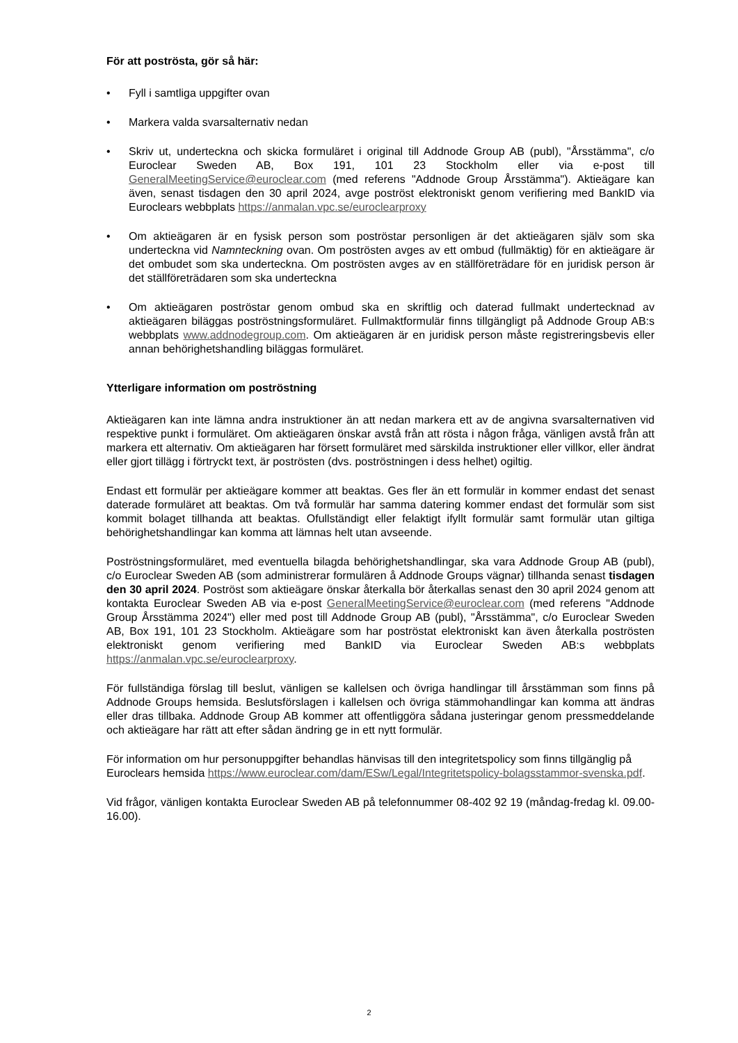För att poströsta, gör så här:
• Fyll i samtliga uppgifter ovan
• Markera valda svarsalternativ nedan
• Skriv ut, underteckna och skicka formuläret i original till Addnode Group AB (publ), "Årsstämma", c/o Euroclear Sweden AB, Box 191, 101 23 Stockholm eller via e-post till GeneralMeetingService@euroclear.com (med referens "Addnode Group Årsstämma"). Aktieägare kan även, senast tisdagen den 30 april 2024, avge poströst elektroniskt genom verifiering med BankID via Euroclears webbplats https://anmalan.vpc.se/euroclearproxy
• Om aktieägaren är en fysisk person som poströstar personligen är det aktieägaren själv som ska underteckna vid Namnteckning ovan. Om poströsten avges av ett ombud (fullmäktig) för en aktieägare är det ombudet som ska underteckna. Om poströsten avges av en ställföreträdare för en juridisk person är det ställföreträdaren som ska underteckna
• Om aktieägaren poströstar genom ombud ska en skriftlig och daterad fullmakt undertecknad av aktieägaren biläggas poströstningsformuläret. Fullmaktformulär finns tillgängligt på Addnode Group AB:s webbplats www.addnodegroup.com. Om aktieägaren är en juridisk person måste registreringsbevis eller annan behörighetshandling biläggas formuläret.
Ytterligare information om poströstning
Aktieägaren kan inte lämna andra instruktioner än att nedan markera ett av de angivna svarsalternativen vid respektive punkt i formuläret. Om aktieägaren önskar avstå från att rösta i någon fråga, vänligen avstå från att markera ett alternativ. Om aktieägaren har försett formuläret med särskilda instruktioner eller villkor, eller ändrat eller gjort tillägg i förtryckt text, är poströsten (dvs. poströstningen i dess helhet) ogiltig.
Endast ett formulär per aktieägare kommer att beaktas. Ges fler än ett formulär in kommer endast det senast daterade formuläret att beaktas. Om två formulär har samma datering kommer endast det formulär som sist kommit bolaget tillhanda att beaktas. Ofullständigt eller felaktigt ifyllt formulär samt formulär utan giltiga behörighetshandlingar kan komma att lämnas helt utan avseende.
Poströstningsformuläret, med eventuella bilagda behörighetshandlingar, ska vara Addnode Group AB (publ), c/o Euroclear Sweden AB (som administrerar formulären å Addnode Groups vägnar) tillhanda senast tisdagen den 30 april 2024. Poströst som aktieägare önskar återkalla bör återkallas senast den 30 april 2024 genom att kontakta Euroclear Sweden AB via e-post GeneralMeetingService@euroclear.com (med referens "Addnode Group Årsstämma 2024") eller med post till Addnode Group AB (publ), "Årsstämma", c/o Euroclear Sweden AB, Box 191, 101 23 Stockholm. Aktieägare som har poströstat elektroniskt kan även återkalla poströsten elektroniskt genom verifiering med BankID via Euroclear Sweden AB:s webbplats https://anmalan.vpc.se/euroclearproxy.
För fullständiga förslag till beslut, vänligen se kallelsen och övriga handlingar till årsstämman som finns på Addnode Groups hemsida. Beslutsförslagen i kallelsen och övriga stämmohandlingar kan komma att ändras eller dras tillbaka. Addnode Group AB kommer att offentliggöra sådana justeringar genom pressmeddelande och aktieägare har rätt att efter sådan ändring ge in ett nytt formulär.
För information om hur personuppgifter behandlas hänvisas till den integritetspolicy som finns tillgänglig på Euroclears hemsida https://www.euroclear.com/dam/ESw/Legal/Integritetspolicy-bolagsstammor-svenska.pdf.
Vid frågor, vänligen kontakta Euroclear Sweden AB på telefonnummer 08-402 92 19 (måndag-fredag kl. 09.00-16.00).
2